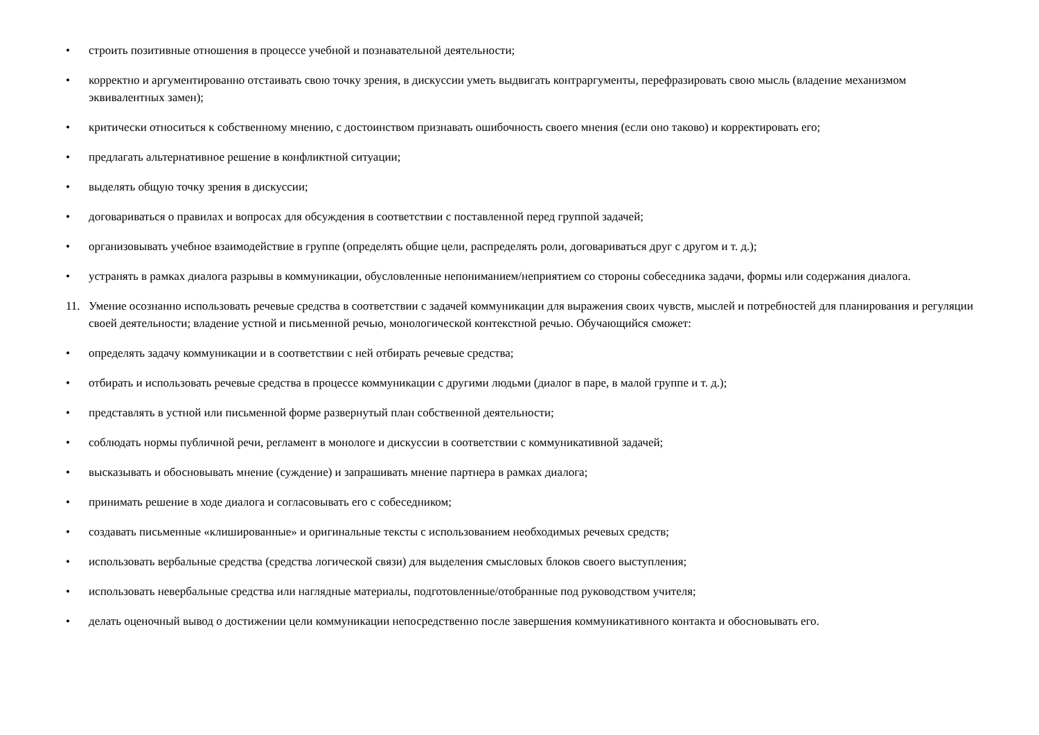• строить позитивные отношения в процессе учебной и познавательной деятельности;
• корректно и аргументированно отстаивать свою точку зрения, в дискуссии уметь выдвигать контраргументы, перефразировать свою мысль (владение механизмом эквивалентных замен);
• критически относиться к собственному мнению, с достоинством признавать ошибочность своего мнения (если оно таково) и корректировать его;
• предлагать альтернативное решение в конфликтной ситуации;
• выделять общую точку зрения в дискуссии;
• договариваться о правилах и вопросах для обсуждения в соответствии с поставленной перед группой задачей;
• организовывать учебное взаимодействие в группе (определять общие цели, распределять роли, договариваться друг с другом и т. д.);
• устранять в рамках диалога разрывы в коммуникации, обусловленные непониманием/неприятием со стороны собеседника задачи, формы или содержания диалога.
11. Умение осознанно использовать речевые средства в соответствии с задачей коммуникации для выражения своих чувств, мыслей и потребностей для планирования и регуляции своей деятельности; владение устной и письменной речью, монологической контекстной речью. Обучающийся сможет:
• определять задачу коммуникации и в соответствии с ней отбирать речевые средства;
• отбирать и использовать речевые средства в процессе коммуникации с другими людьми (диалог в паре, в малой группе и т. д.);
• представлять в устной или письменной форме развернутый план собственной деятельности;
• соблюдать нормы публичной речи, регламент в монологе и дискуссии в соответствии с коммуникативной задачей;
• высказывать и обосновывать мнение (суждение) и запрашивать мнение партнера в рамках диалога;
• принимать решение в ходе диалога и согласовывать его с собеседником;
• создавать письменные «клишированные» и оригинальные тексты с использованием необходимых речевых средств;
• использовать вербальные средства (средства логической связи) для выделения смысловых блоков своего выступления;
• использовать невербальные средства или наглядные материалы, подготовленные/отобранные под руководством учителя;
• делать оценочный вывод о достижении цели коммуникации непосредственно после завершения коммуникативного контакта и обосновывать его.